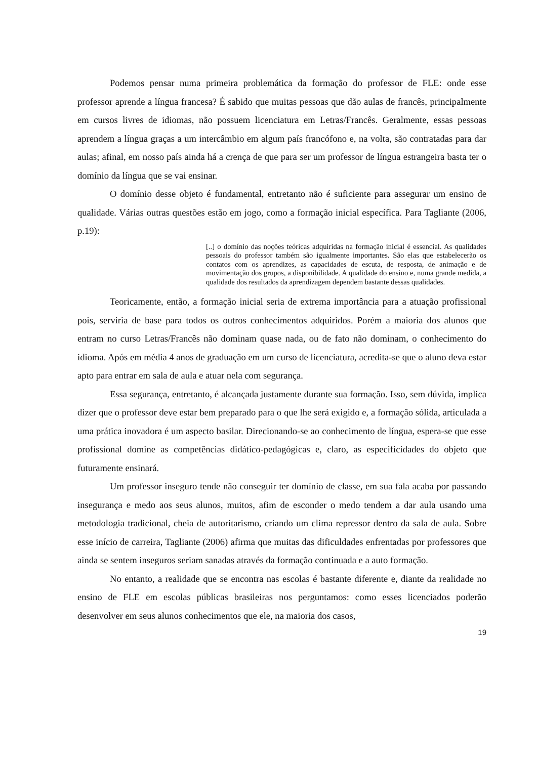Podemos pensar numa primeira problemática da formação do professor de FLE: onde esse professor aprende a língua francesa? É sabido que muitas pessoas que dão aulas de francês, principalmente em cursos livres de idiomas, não possuem licenciatura em Letras/Francês. Geralmente, essas pessoas aprendem a língua graças a um intercâmbio em algum país francófono e, na volta, são contratadas para dar aulas; afinal, em nosso país ainda há a crença de que para ser um professor de língua estrangeira basta ter o domínio da língua que se vai ensinar.
O domínio desse objeto é fundamental, entretanto não é suficiente para assegurar um ensino de qualidade. Várias outras questões estão em jogo, como a formação inicial específica. Para Tagliante (2006, p.19):
[..] o domínio das noções teóricas adquiridas na formação inicial é essencial. As qualidades pessoais do professor também são igualmente importantes. São elas que estabelecerão os contatos com os aprendizes, as capacidades de escuta, de resposta, de animação e de movimentação dos grupos, a disponibilidade. A qualidade do ensino e, numa grande medida, a qualidade dos resultados da aprendizagem dependem bastante dessas qualidades.
Teoricamente, então, a formação inicial seria de extrema importância para a atuação profissional pois, serviria de base para todos os outros conhecimentos adquiridos. Porém a maioria dos alunos que entram no curso Letras/Francês não dominam quase nada, ou de fato não dominam, o conhecimento do idioma. Após em média 4 anos de graduação em um curso de licenciatura, acredita-se que o aluno deva estar apto para entrar em sala de aula e atuar nela com segurança.
Essa segurança, entretanto, é alcançada justamente durante sua formação. Isso, sem dúvida, implica dizer que o professor deve estar bem preparado para o que lhe será exigido e, a formação sólida, articulada a uma prática inovadora é um aspecto basilar. Direcionando-se ao conhecimento de língua, espera-se que esse profissional domine as competências didático-pedagógicas e, claro, as especificidades do objeto que futuramente ensinará.
Um professor inseguro tende não conseguir ter domínio de classe, em sua fala acaba por passando insegurança e medo aos seus alunos, muitos, afim de esconder o medo tendem a dar aula usando uma metodologia tradicional, cheia de autoritarismo, criando um clima repressor dentro da sala de aula. Sobre esse início de carreira, Tagliante (2006) afirma que muitas das dificuldades enfrentadas por professores que ainda se sentem inseguros seriam sanadas através da formação continuada e a auto formação.
No entanto, a realidade que se encontra nas escolas é bastante diferente e, diante da realidade no ensino de FLE em escolas públicas brasileiras nos perguntamos: como esses licenciados poderão desenvolver em seus alunos conhecimentos que ele, na maioria dos casos,
19